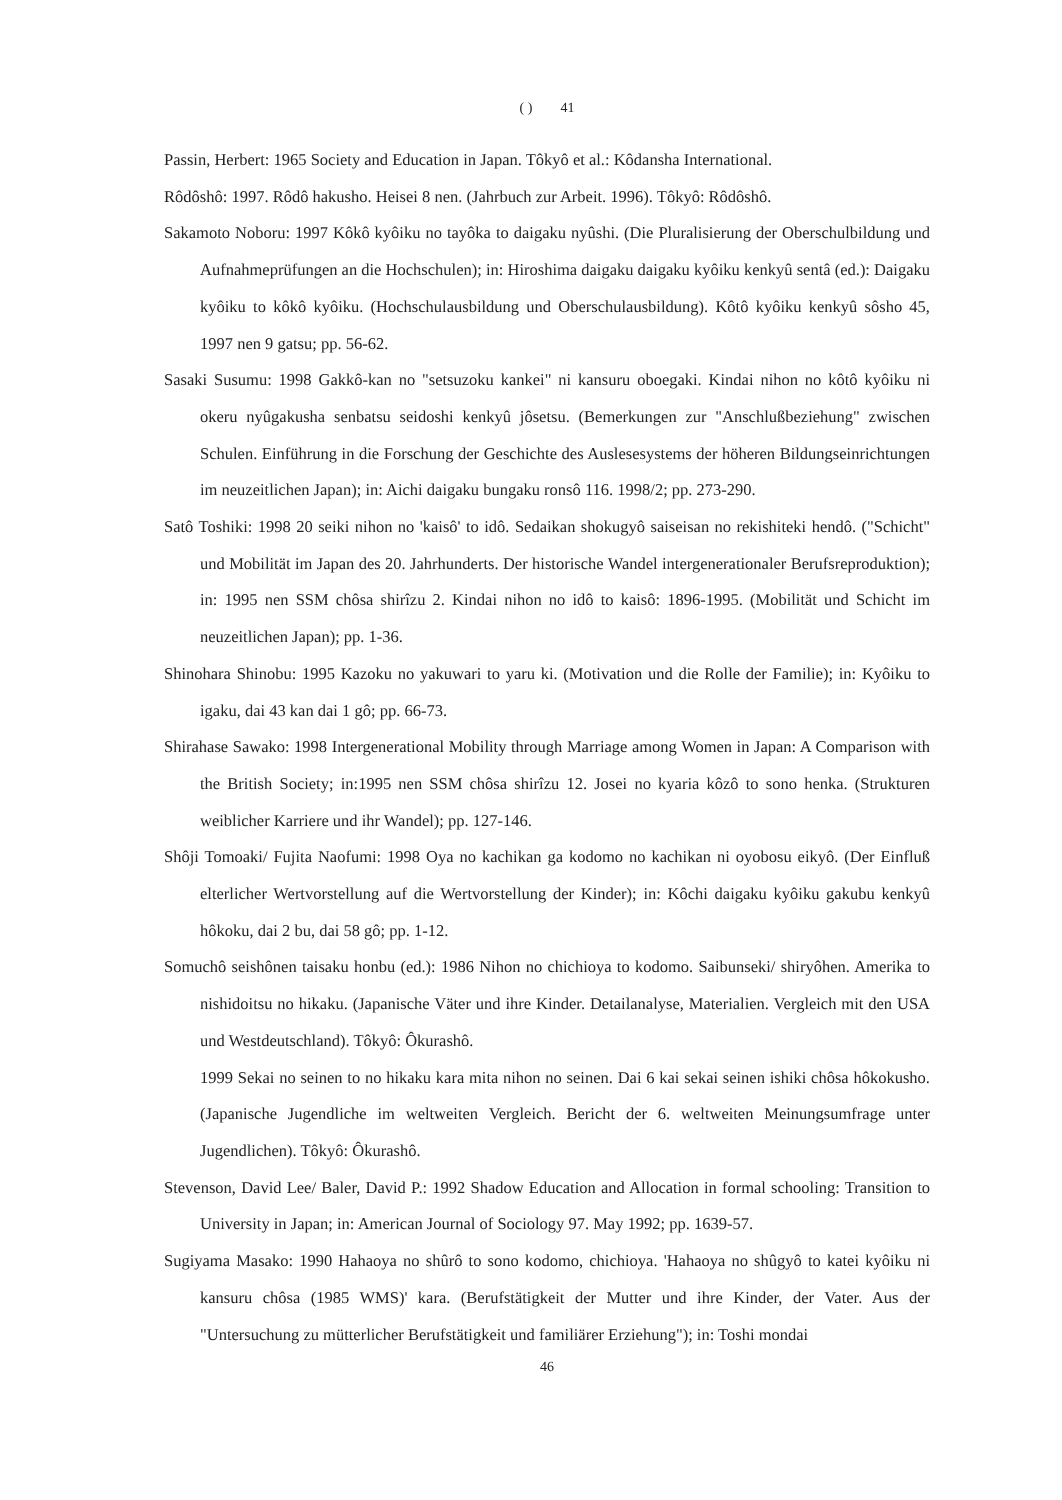( ) 41
Passin, Herbert: 1965 Society and Education in Japan. Tôkyô et al.: Kôdansha International.
Rôdôshô: 1997. Rôdô hakusho. Heisei 8 nen. (Jahrbuch zur Arbeit. 1996). Tôkyô: Rôdôshô.
Sakamoto Noboru: 1997 Kôkô kyôiku no tayôka to daigaku nyûshi. (Die Pluralisierung der Oberschulbildung und Aufnahmeprüfungen an die Hochschulen); in: Hiroshima daigaku daigaku kyôiku kenkyû sentâ (ed.): Daigaku kyôiku to kôkô kyôiku. (Hochschulausbildung und Oberschulausbildung). Kôtô kyôiku kenkyû sôsho 45, 1997 nen 9 gatsu; pp. 56-62.
Sasaki Susumu: 1998 Gakkô-kan no "setsuzoku kankei" ni kansuru oboegaki. Kindai nihon no kôtô kyôiku ni okeru nyûgakusha senbatsu seidoshi kenkyû jôsetsu. (Bemerkungen zur "Anschlußbeziehung" zwischen Schulen. Einführung in die Forschung der Geschichte des Auslesesystems der höheren Bildungseinrichtungen im neuzeitlichen Japan); in: Aichi daigaku bungaku ronsô 116. 1998/2; pp. 273-290.
Satô Toshiki: 1998 20 seiki nihon no 'kaisô' to idô. Sedaikan shokugyô saiseisan no rekishiteki hendô. ("Schicht" und Mobilität im Japan des 20. Jahrhunderts. Der historische Wandel intergenerationaler Berufsreproduktion); in: 1995 nen SSM chôsa shirîzu 2. Kindai nihon no idô to kaisô: 1896-1995. (Mobilität und Schicht im neuzeitlichen Japan); pp. 1-36.
Shinohara Shinobu: 1995 Kazoku no yakuwari to yaru ki. (Motivation und die Rolle der Familie); in: Kyôiku to igaku, dai 43 kan dai 1 gô; pp. 66-73.
Shirahase Sawako: 1998 Intergenerational Mobility through Marriage among Women in Japan: A Comparison with the British Society; in:1995 nen SSM chôsa shirîzu 12. Josei no kyaria kôzô to sono henka. (Strukturen weiblicher Karriere und ihr Wandel); pp. 127-146.
Shôji Tomoaki/ Fujita Naofumi: 1998 Oya no kachikan ga kodomo no kachikan ni oyobosu eikyô. (Der Einfluß elterlicher Wertvorstellung auf die Wertvorstellung der Kinder); in: Kôchi daigaku kyôiku gakubu kenkyû hôkoku, dai 2 bu, dai 58 gô; pp. 1-12.
Somuchô seishônen taisaku honbu (ed.): 1986 Nihon no chichioya to kodomo. Saibunseki/ shiryôhen. Amerika to nishidoitsu no hikaku. (Japanische Väter und ihre Kinder. Detailanalyse, Materialien. Vergleich mit den USA und Westdeutschland). Tôkyô: Ôkurashô.
1999 Sekai no seinen to no hikaku kara mita nihon no seinen. Dai 6 kai sekai seinen ishiki chôsa hôkokusho. (Japanische Jugendliche im weltweiten Vergleich. Bericht der 6. weltweiten Meinungsumfrage unter Jugendlichen). Tôkyô: Ôkurashô.
Stevenson, David Lee/ Baler, David P.: 1992 Shadow Education and Allocation in formal schooling: Transition to University in Japan; in: American Journal of Sociology 97. May 1992; pp. 1639-57.
Sugiyama Masako: 1990 Hahaoya no shûrô to sono kodomo, chichioya. 'Hahaoya no shûgyô to katei kyôiku ni kansuru chôsa (1985 WMS)' kara. (Berufstätigkeit der Mutter und ihre Kinder, der Vater. Aus der "Untersuchung zu mütterlicher Berufstätigkeit und familiärer Erziehung"); in: Toshi mondai
46